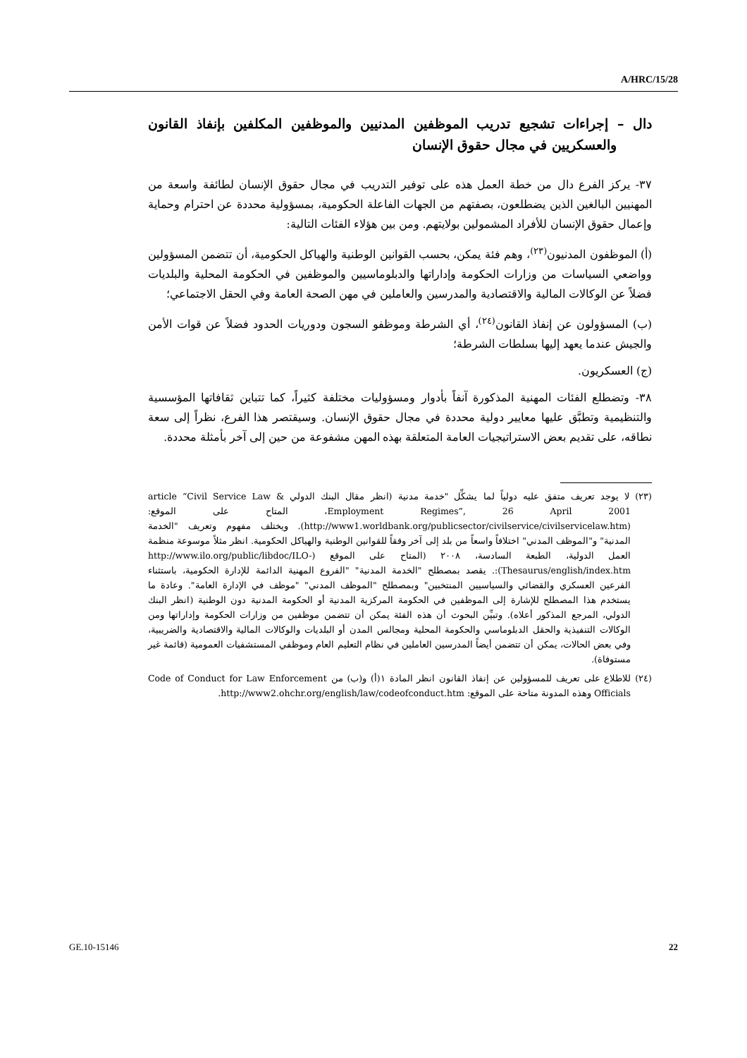A/HRC/15/28
دال – إجراءات تشجيع تدريب الموظفين المدنيين والموظفين المكلفين بإنفاذ القانون والعسكريين في مجال حقوق الإنسان
٣٧- يركز الفرع دال من خطة العمل هذه على توفير التدريب في مجال حقوق الإنسان لطائفة واسعة من المهنيين البالغين الذين يضطلعون، بصفتهم من الجهات الفاعلة الحكومية، بمسؤولية محددة عن احترام وحماية وإعمال حقوق الإنسان للأفراد المشمولين بولايتهم. ومن بين هؤلاء الفئات التالية:
(أ) الموظفون المدنيون<sup>(٢٣)</sup>، وهم فئة يمكن، بحسب القوانين الوطنية والهياكل الحكومية، أن تتضمن المسؤولين وواضعي السياسات من وزارات الحكومة وإداراتها والدبلوماسيين والموظفين في الحكومة المحلية والبلديات فضلاً عن الوكالات المالية والاقتصادية والمدرسين والعاملين في مهن الصحة العامة وفي الحقل الاجتماعي؛
(ب) المسؤولون عن إنفاذ القانون<sup>(٢٤)</sup>، أي الشرطة وموظفو السجون ودوريات الحدود فضلاً عن قوات الأمن والجيش عندما يعهد إليها بسلطات الشرطة؛
(ج) العسكريون.
٣٨- وتضطلع الفئات المهنية المذكورة آنفاً بأدوار ومسؤوليات مختلفة كثيراً، كما تتباين ثقافاتها المؤسسية والتنظيمية وتطبَّق عليها معايير دولية محددة في مجال حقوق الإنسان. وسيقتصر هذا الفرع، نظراً إلى سعة نطاقه، على تقديم بعض الاستراتيجيات العامة المتعلقة بهذه المهن مشفوعة من حين إلى آخر بأمثلة محددة.
(٢٣) لا يوجد تعريف متفق عليه دولياً لما يشكِّل "خدمة مدنية (انظر مقال البنك الدولي article “Civil Service Law & Employment Regimes”, 26 April 2001، المتاح على الموقع: (http://www1.worldbank.org/publicsector/civilservice/civilservicelaw.htm). ويختلف مفهوم وتعريف "الخدمة المدنية" و"الموظف المدني" اختلافاً واسعاً من بلد إلى آخر وفقاً للقوانين الوطنية والهياكل الحكومية. انظر مثلاً موسوعة منظمة العمل الدولية، الطبعة السادسة، ٢٠٠٨ (المتاح على الموقع (http://www.ilo.org/public/libdoc/ILO-Thesaurus/english/index.htm):. يقصد بمصطلح "الخدمة المدنية" "الفروع المهنية الدائمة للإدارة الحكومية، باستثناء الفرعين العسكري والقضائي والسياسيين المنتخبين" وبمصطلح "الموظف المدني" "موظف في الإدارة العامة". وعادة ما يستخدم هذا المصطلح للإشارة إلى الموظفين في الحكومة المركزية المدنية أو الحكومة المدنية دون الوطنية (انظر البنك الدولي، المرجع المذكور أعلاه). وتبيِّن البحوث أن هذه الفئة يمكن أن تتضمن موظفين من وزارات الحكومة وإداراتها ومن الوكالات التنفيذية والحقل الدبلوماسي والحكومة المحلية ومجالس المدن أو البلديات والوكالات المالية والاقتصادية والضريبية، وفي بعض الحالات، يمكن أن تتضمن أيضاً المدرسين العاملين في نظام التعليم العام وموظفي المستشفيات العمومية (قائمة غير مستوفاة).
(٢٤) للاطلاع على تعريف للمسؤولين عن إنفاذ القانون انظر المادة ١(أ) و(ب) من Code of Conduct for Law Enforcement Officials وهذه المدونة متاحة على الموقع: http://www2.ohchr.org/english/law/codeofconduct.htm.
GE.10-15146 22